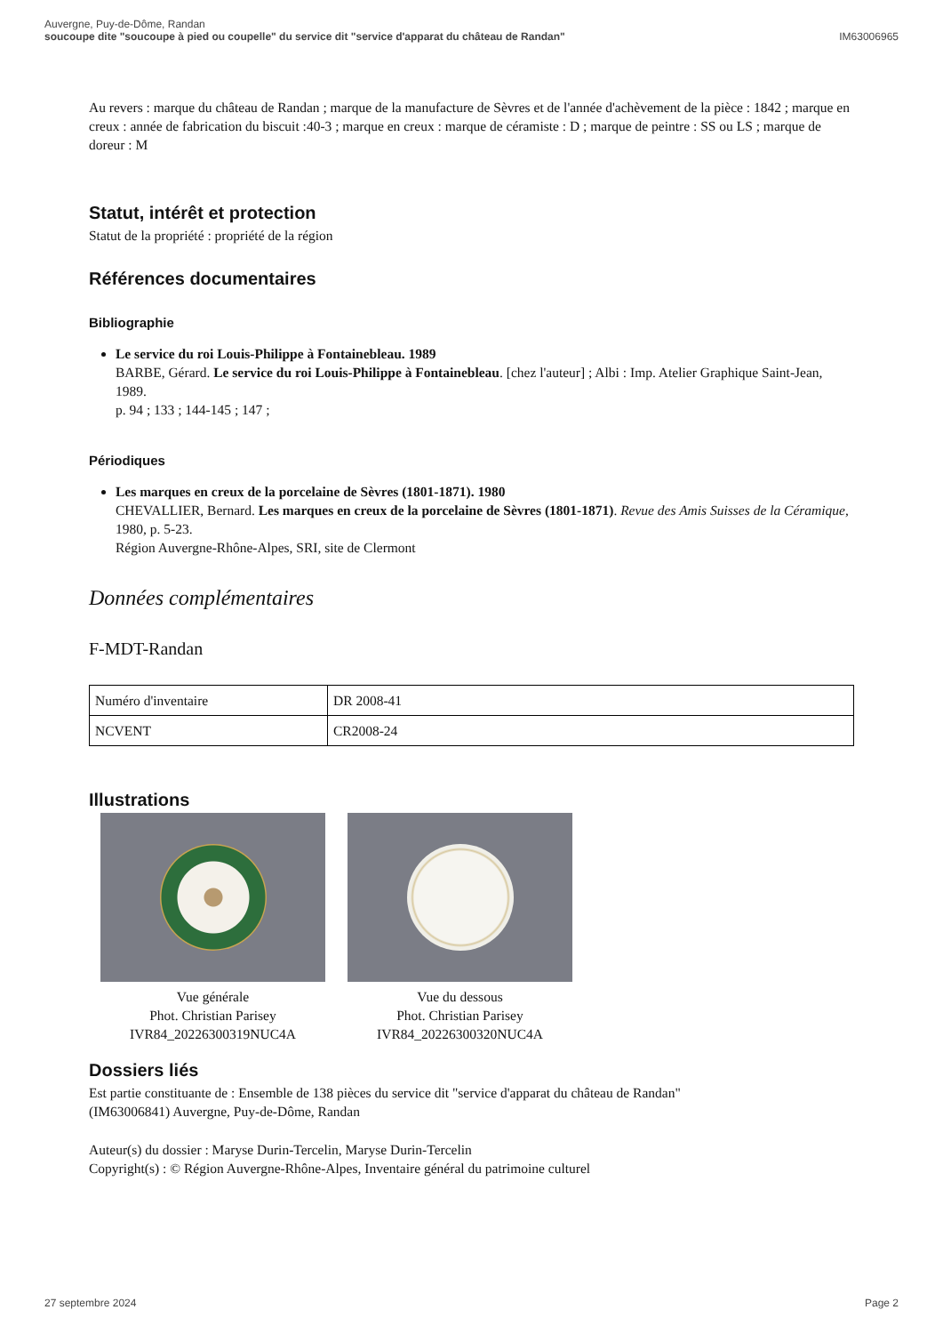Auvergne, Puy-de-Dôme, Randan
soucoupe dite "soucoupe à pied ou coupelle" du service dit "service d'apparat du château de Randan"
IM63006965
Au revers : marque du château de Randan ; marque de la manufacture de Sèvres et de l'année d'achèvement de la pièce : 1842 ; marque en creux : année de fabrication du biscuit :40-3 ; marque en creux : marque de céramiste : D ; marque de peintre : SS ou LS ; marque de doreur : M
Statut, intérêt et protection
Statut de la propriété : propriété de la région
Références documentaires
Bibliographie
Le service du roi Louis-Philippe à Fontainebleau. 1989
BARBE, Gérard. Le service du roi Louis-Philippe à Fontainebleau. [chez l'auteur] ; Albi : Imp. Atelier Graphique Saint-Jean, 1989.
p. 94 ; 133 ; 144-145 ; 147 ;
Périodiques
Les marques en creux de la porcelaine de Sèvres (1801-1871). 1980
CHEVALLIER, Bernard. Les marques en creux de la porcelaine de Sèvres (1801-1871). Revue des Amis Suisses de la Céramique, 1980, p. 5-23.
Région Auvergne-Rhône-Alpes, SRI, site de Clermont
Données complémentaires
F-MDT-Randan
| Numéro d'inventaire | DR 2008-41 |
| NCVENT | CR2008-24 |
Illustrations
Vue générale
Phot. Christian Parisey
IVR84_20226300319NUC4A
Vue du dessous
Phot. Christian Parisey
IVR84_20226300320NUC4A
Dossiers liés
Est partie constituante de : Ensemble de 138 pièces du service dit "service d'apparat du château de Randan" (IM63006841) Auvergne, Puy-de-Dôme, Randan
Auteur(s) du dossier : Maryse Durin-Tercelin, Maryse Durin-Tercelin
Copyright(s) : © Région Auvergne-Rhône-Alpes, Inventaire général du patrimoine culturel
27 septembre 2024 Page 2